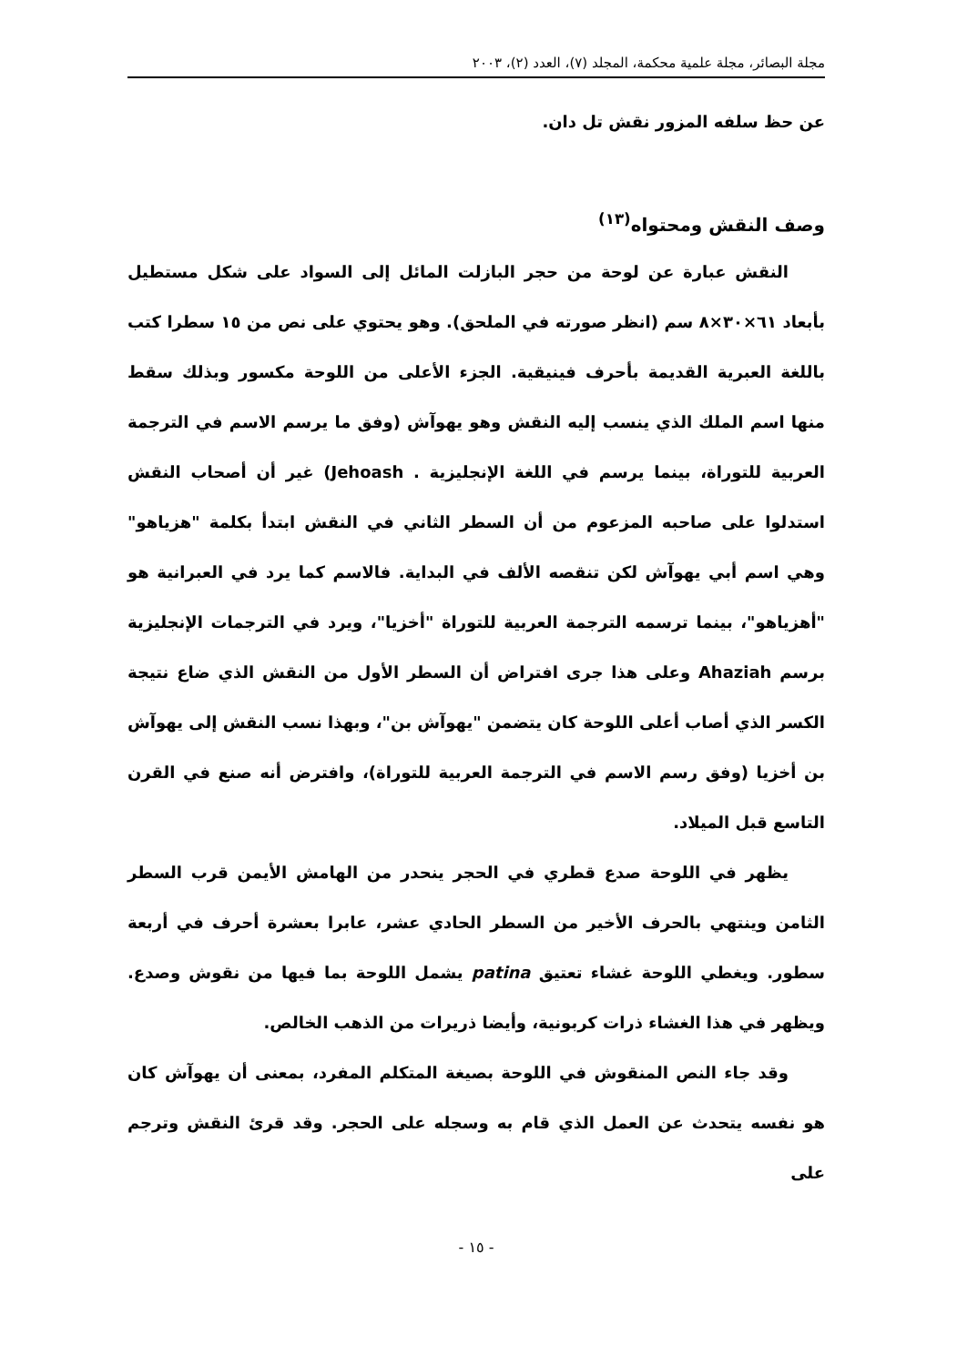مجلة البصائر، مجلة علمية محكمة، المجلد (٧)، العدد (٢)، ٢٠٠٣
عن حظ سلفه المزور نقش تل دان.
وصف النقش ومحتواه<sup>(١٣)</sup>
النقش عبارة عن لوحة من حجر البازلت المائل إلى السواد على شكل مستطيل بأبعاد ٦١×٣٠×٨ سم (انظر صورته في الملحق). وهو يحتوي على نص من ١٥ سطرا كتب باللغة العبرية القديمة بأحرف فينيقية. الجزء الأعلى من اللوحة مكسور وبذلك سقط منها اسم الملك الذي ينسب إليه النقش وهو يهوآش (وفق ما يرسم الاسم في الترجمة العربية للتوراة، بينما يرسم في اللغة الإنجليزية . Jehoash) غير أن أصحاب النقش استدلوا على صاحبه المزعوم من أن السطر الثاني في النقش ابتدأ بكلمة "هزياهو" وهي اسم أبي يهوآش لكن تنقصه الألف في البداية. فالاسم كما يرد في العبرانية هو "أهزياهو"، بينما ترسمه الترجمة العربية للتوراة "أخزيا"، ويرد في الترجمات الإنجليزية برسم Ahaziah وعلى هذا جرى افتراض أن السطر الأول من النقش الذي ضاع نتيجة الكسر الذي أصاب أعلى اللوحة كان يتضمن "يهوآش بن"، وبهذا نسب النقش إلى يهوآش بن أخزيا (وفق رسم الاسم في الترجمة العربية للتوراة)، وافترض أنه صنع في القرن التاسع قبل الميلاد.
يظهر في اللوحة صدع قطري في الحجر ينحدر من الهامش الأيمن قرب السطر الثامن وينتهي بالحرف الأخير من السطر الحادي عشر، عابرا بعشرة أحرف في أربعة سطور. ويغطي اللوحة غشاء تعتيق patina يشمل اللوحة بما فيها من نقوش وصدع. ويظهر في هذا الغشاء ذرات كربونية، وأيضا ذريرات من الذهب الخالص.
وقد جاء النص المنقوش في اللوحة بصيغة المتكلم المفرد، بمعنى أن يهوآش كان هو نفسه يتحدث عن العمل الذي قام به وسجله على الحجر. وقد قرئ النقش وترجم على
- ١٥ -